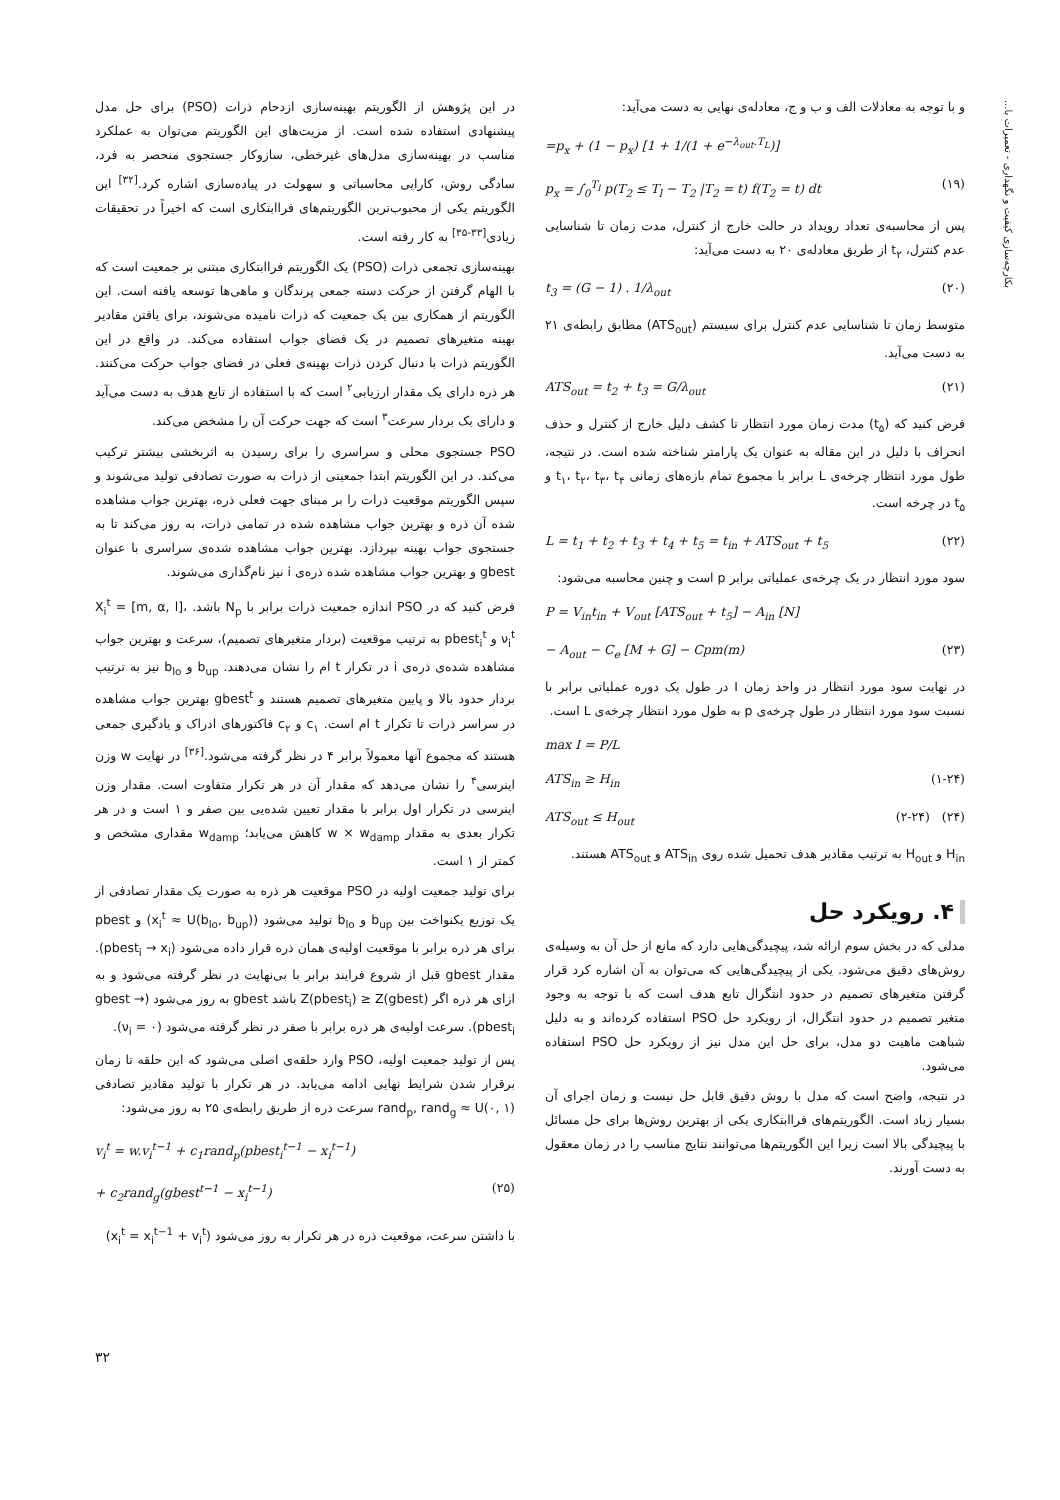بکارچه‌سازی کیفیت و نگهداری - تعمیرات با...
و با توجه به معادلات الف و ب و ج، معادله‌ی نهایی به دست می‌آید:
=p<sub>x</sub> + (1 − p<sub>x</sub>) [1 + 1/(1 + e<sup>−λ<sub>out</sub>.T<sub>L</sub></sup>)]
p<sub>x</sub> = ∫<sub>0</sub><sup>T<sub>l</sub></sup> p(T<sub>2</sub> ≤ T<sub>l</sub> − T<sub>2</sub> |T<sub>2</sub> = t) f(T<sub>2</sub> = t) dt (۱۹)
پس از محاسبه‌ی تعداد رویداد در حالت خارج از کنترل، مدت زمان تا شناسایی عدم کنترل، t<sub>۲</sub> از طریق معادله‌ی ۲۰ به دست می‌آید:
t<sub>3</sub> = (G − 1) . 1/λ<sub>out</sub> (۲۰)
متوسط زمان تا شناسایی عدم کنترل برای سیستم (ATS<sub>out</sub>) مطابق رابطه‌ی ۲۱ به دست می‌آید.
ATS<sub>out</sub> = t<sub>2</sub> + t<sub>3</sub> = G/λ<sub>out</sub> (۲۱)
فرض کنید که (t<sub>۵</sub>) مدت زمان مورد انتظار تا کشف دلیل خارج از کنترل و حذف انحراف با دلیل در این مقاله به عنوان یک پارامتر شناخته شده است. در نتیجه، طول مورد انتظار چرخه‌ی L برابر با مجموع تمام بازه‌های زمانی t<sub>۱</sub>، t<sub>۲</sub>، t<sub>۳</sub>، t<sub>۴</sub> و t<sub>۵</sub> در چرخه است.
L = t<sub>1</sub> + t<sub>2</sub> + t<sub>3</sub> + t<sub>4</sub> + t<sub>5</sub> = t<sub>in</sub> + ATS<sub>out</sub> + t<sub>5</sub> (۲۲)
سود مورد انتظار در یک چرخه‌ی عملیاتی برابر p است و چنین محاسبه می‌شود:
P = V<sub>in</sub>t<sub>in</sub> + V<sub>out</sub> [ATS<sub>out</sub> + t<sub>5</sub>] − A<sub>in</sub> [N]
− A<sub>out</sub> − C<sub>e</sub> [M + G] − Cpm(m) (۲۳)
در نهایت سود مورد انتظار در واحد زمان I در طول یک دوره عملیاتی برابر با نسبت سود مورد انتظار در طول چرخه‌ی p به طول مورد انتظار چرخه‌ی L است.
max I = P/L
ATS<sub>in</sub> ≥ H<sub>in</sub> (۱-۲۴)
ATS<sub>out</sub> ≤ H<sub>out</sub> (۲-۲۴) (۲۴)
H<sub>in</sub> و H<sub>out</sub> به ترتیب مقادیر هدف تحمیل شده روی ATS<sub>in</sub> و ATS<sub>out</sub> هستند.
۴. رویکرد حل
مدلی که در بخش سوم ارائه شد، پیچیدگی‌هایی دارد که مانع از حل آن به وسیله‌ی روش‌های دقیق می‌شود. یکی از پیچیدگی‌هایی که می‌توان به آن اشاره کرد قرار گرفتن متغیرهای تصمیم در حدود انتگرال تابع هدف است که با توجه به وجود متغیر تصمیم در حدود انتگرال، از رویکرد حل PSO استفاده کرده‌اند و به دلیل شباهت ماهیت دو مدل، برای حل این مدل نیز از رویکرد حل PSO استفاده می‌شود.
در نتیجه، واضح است که مدل با روش دقیق قابل حل نیست و زمان اجرای آن بسیار زیاد است. الگوریتم‌های فراابتکاری یکی از بهترین روش‌ها برای حل مسائل با پیچیدگی بالا است زیرا این الگوریتم‌ها می‌توانند نتایج مناسب را در زمان معقول به دست آورند.
در این پژوهش از الگوریتم بهینه‌سازی ازدحام ذرات (PSO) برای حل مدل پیشنهادی استفاده شده است. از مزیت‌های این الگوریتم می‌توان به عملکرد مناسب در بهینه‌سازی مدل‌های غیرخطی، سازوکار جستجوی منحصر به فرد، سادگی روش، کارایی محاسباتی و سهولت در پیاده‌سازی اشاره کرد.<sup>[۳۲]</sup> این الگوریتم یکی از محبوب‌ترین الگوریتم‌های فراابتکاری است که اخیراً در تحقیقات زیادی<sup>[۳۳-۳۵]</sup> به کار رفته است.
بهینه‌سازی تجمعی ذرات (PSO) یک الگوریتم فراابتکاری مبتنی بر جمعیت است که با الهام گرفتن از حرکت دسته جمعی پرندگان و ماهی‌ها توسعه یافته است. این الگوریتم از همکاری بین یک جمعیت که ذرات نامیده می‌شوند، برای یافتن مقادیر بهینه متغیرهای تصمیم در یک فضای جواب استفاده می‌کند. در واقع در این الگوریتم ذرات با دنبال کردن ذرات بهینه‌ی فعلی در فضای جواب حرکت می‌کنند. هر ذره دارای یک مقدار ارزیابی<sup>۲</sup> است که با استفاده از تابع هدف به دست می‌آید و دارای یک بردار سرعت<sup>۳</sup> است که جهت حرکت آن را مشخص می‌کند.
PSO جستجوی محلی و سراسری را برای رسیدن به اثربخشی بیشتر ترکیب می‌کند. در این الگوریتم ابتدا جمعیتی از ذرات به صورت تصادفی تولید می‌شوند و سپس الگوریتم موقعیت ذرات را بر مبنای جهت فعلی ذره، بهترین جواب مشاهده شده آن ذره و بهترین جواب مشاهده شده در تمامی ذرات، به روز می‌کند تا به جستجوی جواب بهینه بپردازد. بهترین جواب مشاهده شده‌ی سراسری با عنوان gbest و بهترین جواب مشاهده شده ذره‌ی i نیز نام‌گذاری می‌شوند.
فرض کنید که در PSO اندازه جمعیت ذرات برابر با N<sub>p</sub> باشد. X<sub>i</sub><sup>t</sup> = [m, α, l]، ν<sub>i</sub><sup>t</sup> و pbest<sub>i</sub><sup>t</sup> به ترتیب موقعیت (بردار متغیرهای تصمیم)، سرعت و بهترین جواب مشاهده شده‌ی ذره‌ی i در تکرار t ام را نشان می‌دهند. b<sub>up</sub> و b<sub>lo</sub> نیز به ترتیب بردار حدود بالا و پایین متغیرهای تصمیم هستند و gbest<sup>t</sup> بهترین جواب مشاهده در سراسر ذرات تا تکرار t ام است. c<sub>۱</sub> و c<sub>۲</sub> فاکتورهای ادراک و یادگیری جمعی هستند که مجموع آنها معمولاً برابر ۴ در نظر گرفته می‌شود.<sup>[۳۶]</sup> در نهایت w وزن اینرسی<sup>۴</sup> را نشان می‌دهد که مقدار آن در هر تکرار متفاوت است. مقدار وزن اینرسی در تکرار اول برابر با مقدار تعیین شده‌یی بین صفر و ۱ است و در هر تکرار بعدی به مقدار w × w<sub>damp</sub> کاهش می‌یابد؛ w<sub>damp</sub> مقداری مشخص و کمتر از ۱ است.
برای تولید جمعیت اولیه در PSO موقعیت هر ذره به صورت یک مقدار تصادفی از یک توزیع یکنواخت بین b<sub>up</sub> و b<sub>lo</sub> تولید می‌شود (x<sub>i</sub><sup>t</sup> ≈ U(b<sub>lo</sub>, b<sub>up</sub>)) و pbest برای هر ذره برابر با موقعیت اولیه‌ی همان ذره قرار داده می‌شود (pbest<sub>i</sub> → x<sub>i</sub>). مقدار gbest قبل از شروع فرایند برابر با بی‌نهایت در نظر گرفته می‌شود و به ازای هر ذره اگر Z(pbest<sub>i</sub>) ≥ Z(gbest) باشد gbest به روز می‌شود (gbest → pbest<sub>i</sub>). سرعت اولیه‌ی هر ذره برابر با صفر در نظر گرفته می‌شود (ν<sub>i</sub> = ۰).
پس از تولید جمعیت اولیه، PSO وارد حلقه‌ی اصلی می‌شود که این حلقه تا زمان برقرار شدن شرایط نهایی ادامه می‌یابد. در هر تکرار با تولید مقادیر تصادفی rand<sub>p</sub>, rand<sub>g</sub> ≈ U(۰, ۱) سرعت ذره از طریق رابطه‌ی ۲۵ به روز می‌شود:
v<sub>i</sub><sup>t</sup> = w.v<sub>i</sub><sup>t−1</sup> + c<sub>1</sub>rand<sub>p</sub>(pbest<sub>i</sub><sup>t−1</sup> − x<sub>i</sub><sup>t−1</sup>)
+ c<sub>2</sub>rand<sub>g</sub>(gbest<sup>t−1</sup> − x<sub>i</sub><sup>t−1</sup>) (۲۵)
با داشتن سرعت، موقعیت ذره در هر تکرار به روز می‌شود (x<sub>i</sub><sup>t</sup> = x<sub>i</sub><sup>t−1</sup> + v<sub>i</sub><sup>t</sup>)
۳۲